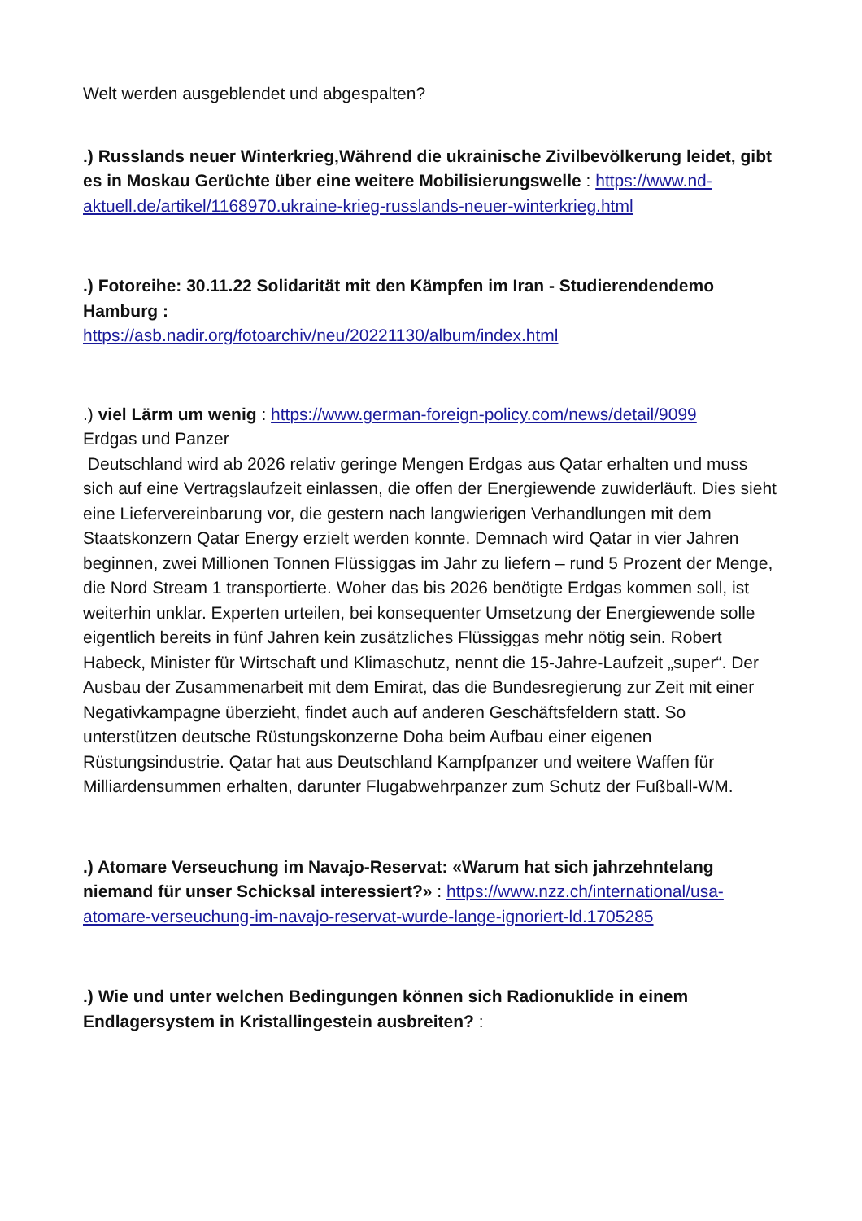Welt werden ausgeblendet und abgespalten?
.) Russlands neuer Winterkrieg,Während die ukrainische Zivilbevölkerung leidet, gibt es in Moskau Gerüchte über eine weitere Mobilisierungswelle : https://www.nd-aktuell.de/artikel/1168970.ukraine-krieg-russlands-neuer-winterkrieg.html
.) Fotoreihe: 30.11.22 Solidarität mit den Kämpfen im Iran - Studierendendemo Hamburg :
https://asb.nadir.org/fotoarchiv/neu/20221130/album/index.html
.) viel Lärm um wenig : https://www.german-foreign-policy.com/news/detail/9099
Erdgas und Panzer
Deutschland wird ab 2026 relativ geringe Mengen Erdgas aus Qatar erhalten und muss sich auf eine Vertragslaufzeit einlassen, die offen der Energiewende zuwiderläuft. Dies sieht eine Liefervereinbarung vor, die gestern nach langwierigen Verhandlungen mit dem Staatskonzern Qatar Energy erzielt werden konnte. Demnach wird Qatar in vier Jahren beginnen, zwei Millionen Tonnen Flüssiggas im Jahr zu liefern – rund 5 Prozent der Menge, die Nord Stream 1 transportierte. Woher das bis 2026 benötigte Erdgas kommen soll, ist weiterhin unklar. Experten urteilen, bei konsequenter Umsetzung der Energiewende solle eigentlich bereits in fünf Jahren kein zusätzliches Flüssiggas mehr nötig sein. Robert Habeck, Minister für Wirtschaft und Klimaschutz, nennt die 15-Jahre-Laufzeit „super“. Der Ausbau der Zusammenarbeit mit dem Emirat, das die Bundesregierung zur Zeit mit einer Negativkampagne überzieht, findet auch auf anderen Geschäftsfeldern statt. So unterstützen deutsche Rüstungskonzerne Doha beim Aufbau einer eigenen Rüstungsindustrie. Qatar hat aus Deutschland Kampfpanzer und weitere Waffen für Milliardensummen erhalten, darunter Flugabwehrpanzer zum Schutz der Fußball-WM.
.) Atomare Verseuchung im Navajo-Reservat: «Warum hat sich jahrzehntelang niemand für unser Schicksal interessiert?» : https://www.nzz.ch/international/usa-atomare-verseuchung-im-navajo-reservat-wurde-lange-ignoriert-ld.1705285
.) Wie und unter welchen Bedingungen können sich Radionuklide in einem Endlagersystem in Kristallingestein ausbreiten? :